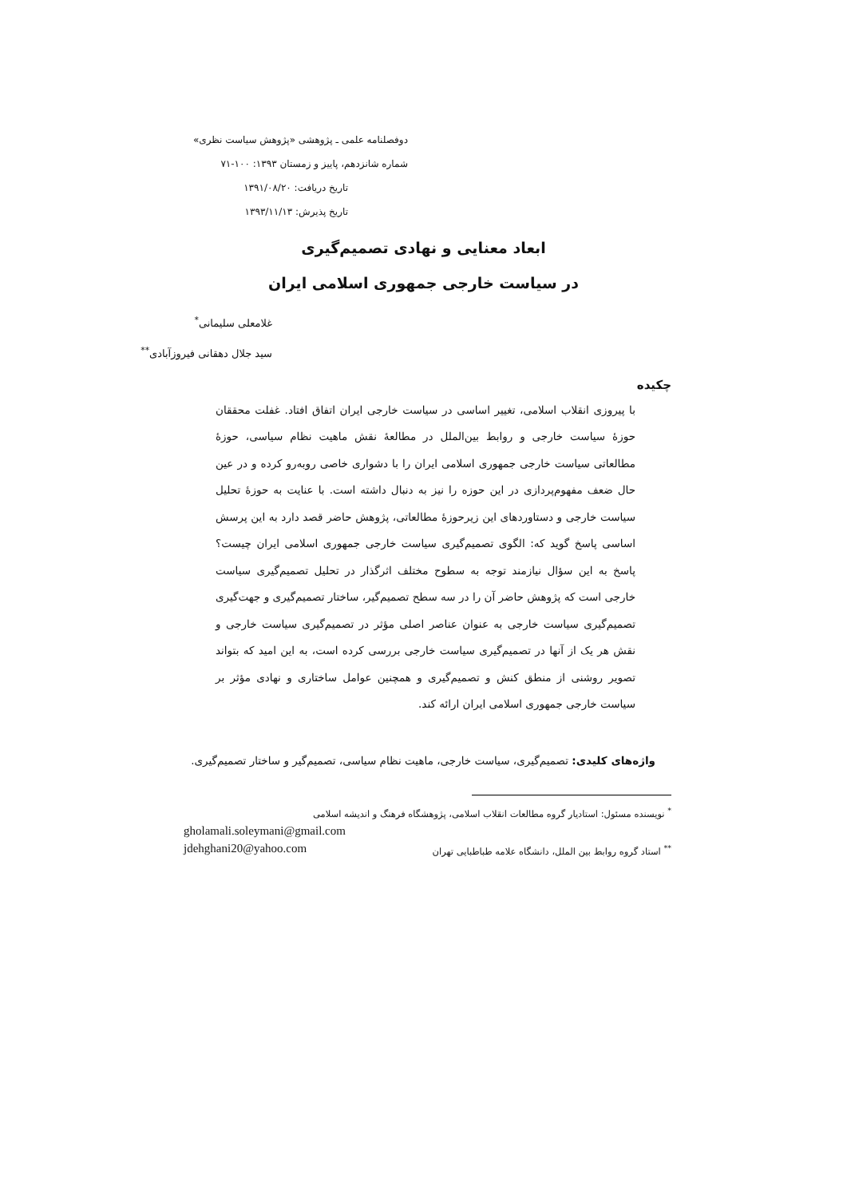دوفصلنامه علمی ـ پژوهشی «پژوهش سیاست نظری»
شماره شانزدهم، پاییز و زمستان ۱۳۹۳: ۱۰۰-۷۱
تاریخ دریافت: ۱۳۹۱/۰۸/۲۰
تاریخ پذیرش: ۱۳۹۳/۱۱/۱۳
ابعاد معنایی و نهادی تصمیم‌گیری
در سیاست خارجی جمهوری اسلامی ایران
غلامعلی سلیمانی<sup>*</sup>
سید جلال دهقانی فیروزآبادی<sup>**</sup>
چکیده
با پیروزی انقلاب اسلامی، تغییر اساسی در سیاست خارجی ایران اتفاق افتاد. غفلت محققان حوزهٔ سیاست خارجی و روابط بین‌الملل در مطالعهٔ نقش ماهیت نظام سیاسی، حوزهٔ مطالعاتی سیاست خارجی جمهوری اسلامی ایران را با دشواری خاصی روبه‌رو کرده و در عین حال ضعف مفهوم‌پردازی در این حوزه را نیز به دنبال داشته است. با عنایت به حوزهٔ تحلیل سیاست خارجی و دستاوردهای این زیرحوزهٔ مطالعاتی، پژوهش حاضر قصد دارد به این پرسش اساسی پاسخ گوید که: الگوی تصمیم‌گیری سیاست خارجی جمهوری اسلامی ایران چیست؟ پاسخ به این سؤال نیازمند توجه به سطوح مختلف اثرگذار در تحلیل تصمیم‌گیری سیاست خارجی است که پژوهش حاضر آن را در سه سطح تصمیم‌گیر، ساختار تصمیم‌گیری و جهت‌گیری تصمیم‌گیری سیاست خارجی به عنوان عناصر اصلی مؤثر در تصمیم‌گیری سیاست خارجی و نقش هر یک از آنها در تصمیم‌گیری سیاست خارجی بررسی کرده است، به این امید که بتواند تصویر روشنی از منطق کنش و تصمیم‌گیری و همچنین عوامل ساختاری و نهادی مؤثر بر سیاست خارجی جمهوری اسلامی ایران ارائه کند.
واژه‌های کلیدی: تصمیم‌گیری، سیاست خارجی، ماهیت نظام سیاسی، تصمیم‌گیر و ساختار تصمیم‌گیری.
<sup>*</sup> نویسنده مسئول: استادیار گروه مطالعات انقلاب اسلامی، پژوهشگاه فرهنگ و اندیشه اسلامی
gholamali.soleymani@gmail.com
<sup>**</sup> استاد گروه روابط بین الملل، دانشگاه علامه طباطبایی تهران jdehghani20@yahoo.com